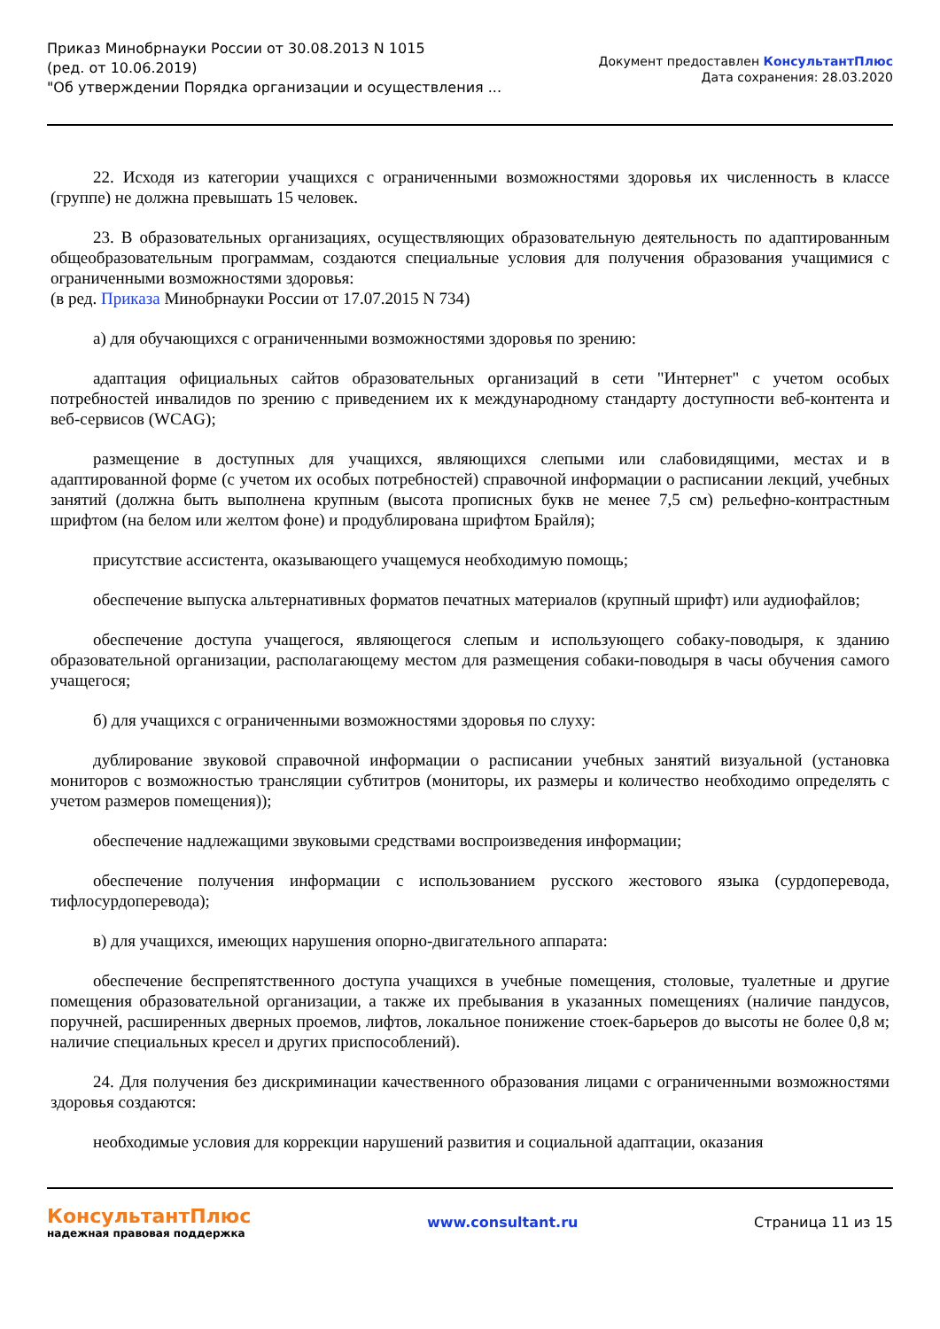Приказ Минобрнауки России от 30.08.2013 N 1015
(ред. от 10.06.2019)
"Об утверждении Порядка организации и осуществления ...
Документ предоставлен КонсультантПлюс
Дата сохранения: 28.03.2020
22. Исходя из категории учащихся с ограниченными возможностями здоровья их численность в классе (группе) не должна превышать 15 человек.
23. В образовательных организациях, осуществляющих образовательную деятельность по адаптированным общеобразовательным программам, создаются специальные условия для получения образования учащимися с ограниченными возможностями здоровья:
(в ред. Приказа Минобрнауки России от 17.07.2015 N 734)
а) для обучающихся с ограниченными возможностями здоровья по зрению:
адаптация официальных сайтов образовательных организаций в сети "Интернет" с учетом особых потребностей инвалидов по зрению с приведением их к международному стандарту доступности веб-контента и веб-сервисов (WCAG);
размещение в доступных для учащихся, являющихся слепыми или слабовидящими, местах и в адаптированной форме (с учетом их особых потребностей) справочной информации о расписании лекций, учебных занятий (должна быть выполнена крупным (высота прописных букв не менее 7,5 см) рельефно-контрастным шрифтом (на белом или желтом фоне) и продублирована шрифтом Брайля);
присутствие ассистента, оказывающего учащемуся необходимую помощь;
обеспечение выпуска альтернативных форматов печатных материалов (крупный шрифт) или аудиофайлов;
обеспечение доступа учащегося, являющегося слепым и использующего собаку-поводыря, к зданию образовательной организации, располагающему местом для размещения собаки-поводыря в часы обучения самого учащегося;
б) для учащихся с ограниченными возможностями здоровья по слуху:
дублирование звуковой справочной информации о расписании учебных занятий визуальной (установка мониторов с возможностью трансляции субтитров (мониторы, их размеры и количество необходимо определять с учетом размеров помещения));
обеспечение надлежащими звуковыми средствами воспроизведения информации;
обеспечение получения информации с использованием русского жестового языка (сурдоперевода, тифлосурдоперевода);
в) для учащихся, имеющих нарушения опорно-двигательного аппарата:
обеспечение беспрепятственного доступа учащихся в учебные помещения, столовые, туалетные и другие помещения образовательной организации, а также их пребывания в указанных помещениях (наличие пандусов, поручней, расширенных дверных проемов, лифтов, локальное понижение стоек-барьеров до высоты не более 0,8 м; наличие специальных кресел и других приспособлений).
24. Для получения без дискриминации качественного образования лицами с ограниченными возможностями здоровья создаются:
необходимые условия для коррекции нарушений развития и социальной адаптации, оказания
КонсультантПлюс
надежная правовая поддержка
www.consultant.ru Страница 11 из 15